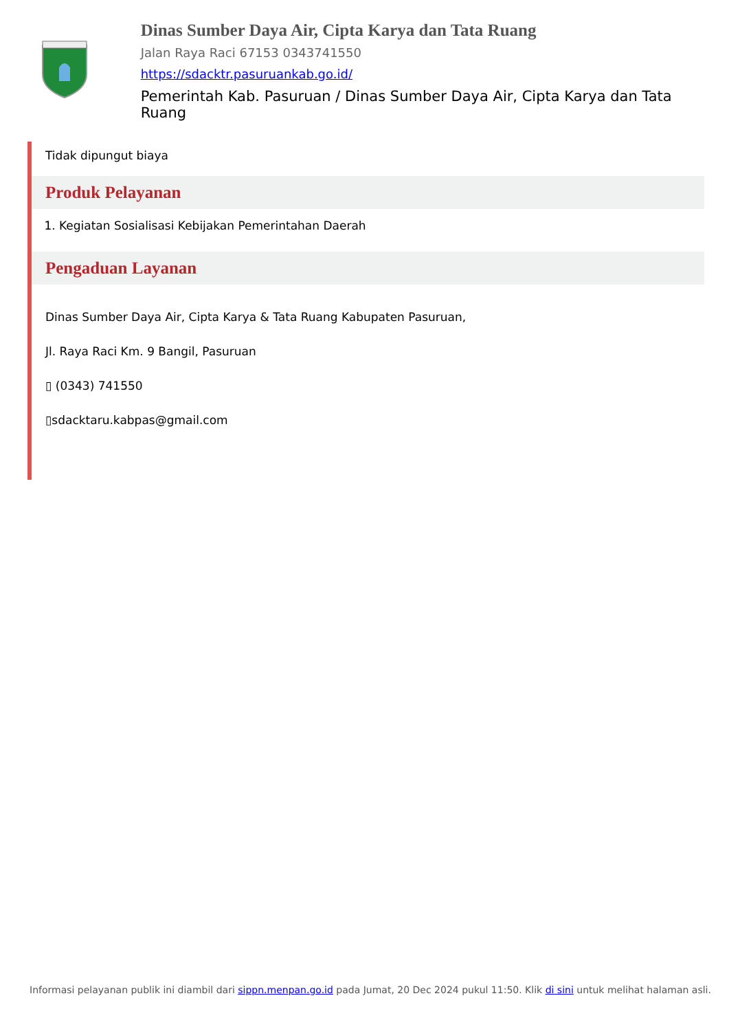Dinas Sumber Daya Air, Cipta Karya dan Tata Ruang
Jalan Raya Raci 67153 0343741550
https://sdacktr.pasuruankab.go.id/
Pemerintah Kab. Pasuruan / Dinas Sumber Daya Air, Cipta Karya dan Tata Ruang
Tidak dipungut biaya
Produk Pelayanan
1. Kegiatan Sosialisasi Kebijakan Pemerintahan Daerah
Pengaduan Layanan
Dinas Sumber Daya Air, Cipta Karya & Tata Ruang Kabupaten Pasuruan,
Jl. Raya Raci Km. 9 Bangil, Pasuruan
▯ (0343) 741550
▯sdacktaru.kabpas@gmail.com
Informasi pelayanan publik ini diambil dari sippn.menpan.go.id pada Jumat, 20 Dec 2024 pukul 11:50. Klik di sini untuk melihat halaman asli.